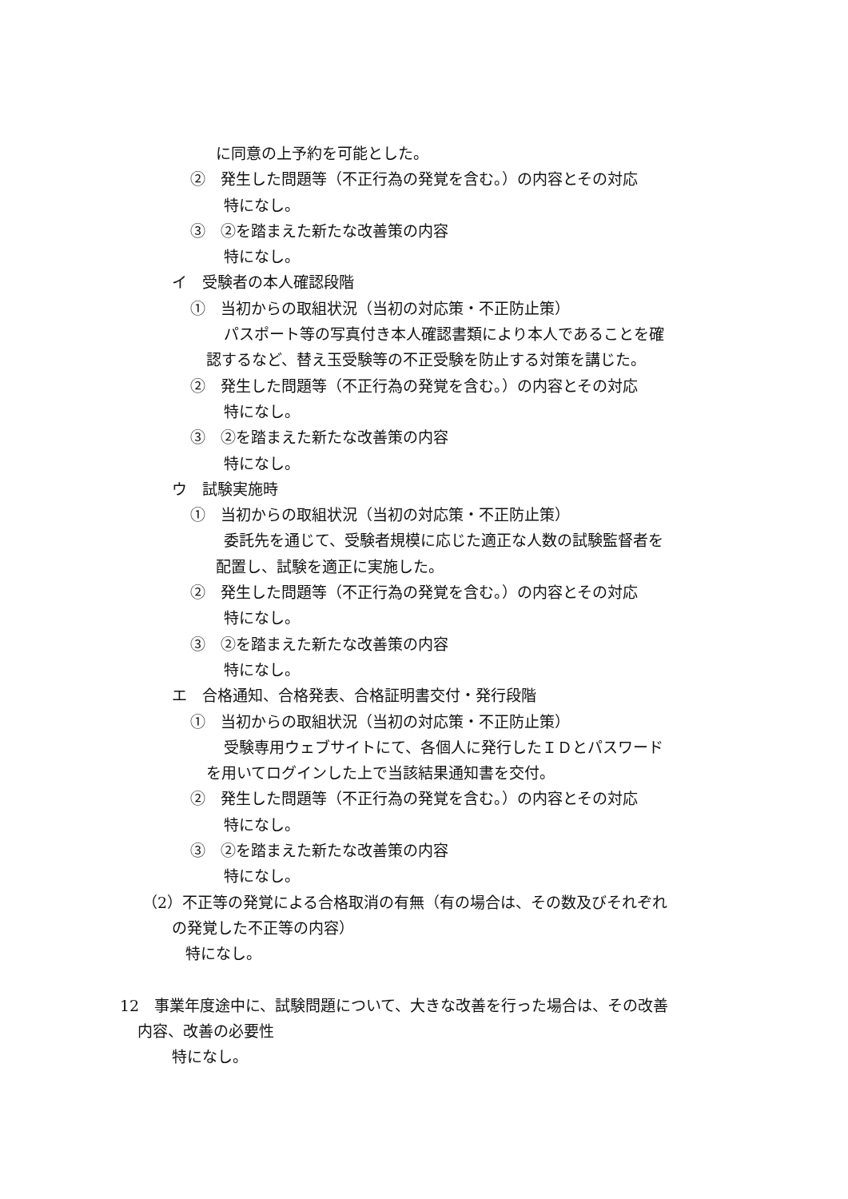に同意の上予約を可能とした。
②　発生した問題等（不正行為の発覚を含む。）の内容とその対応
特になし。
③　②を踏まえた新たな改善策の内容
特になし。
イ　受験者の本人確認段階
①　当初からの取組状況（当初の対応策・不正防止策）
パスポート等の写真付き本人確認書類により本人であることを確
認するなど、替え玉受験等の不正受験を防止する対策を講じた。
②　発生した問題等（不正行為の発覚を含む。）の内容とその対応
特になし。
③　②を踏まえた新たな改善策の内容
特になし。
ウ　試験実施時
①　当初からの取組状況（当初の対応策・不正防止策）
委託先を通じて、受験者規模に応じた適正な人数の試験監督者を
配置し、試験を適正に実施した。
②　発生した問題等（不正行為の発覚を含む。）の内容とその対応
特になし。
③　②を踏まえた新たな改善策の内容
特になし。
エ　合格通知、合格発表、合格証明書交付・発行段階
①　当初からの取組状況（当初の対応策・不正防止策）
受験専用ウェブサイトにて、各個人に発行したＩＤとパスワード
を用いてログインした上で当該結果通知書を交付。
②　発生した問題等（不正行為の発覚を含む。）の内容とその対応
特になし。
③　②を踏まえた新たな改善策の内容
特になし。
（2）不正等の発覚による合格取消の有無（有の場合は、その数及びそれぞれ
の発覚した不正等の内容）
特になし。
12　事業年度途中に、試験問題について、大きな改善を行った場合は、その改善
内容、改善の必要性
特になし。